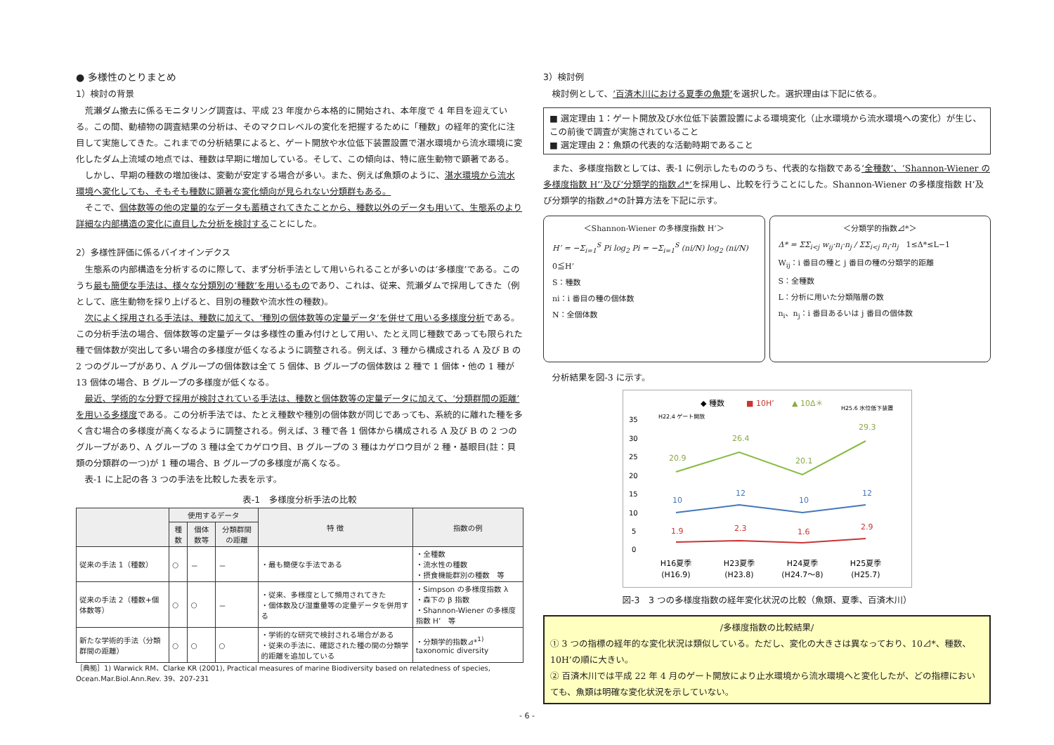● 多様性のとりまとめ
1）検討の背景
　荒瀬ダム撤去に係るモニタリング調査は、平成 23 年度から本格的に開始され、本年度で 4 年目を迎えている。この間、動植物の調査結果の分析は、そのマクロレベルの変化を把握するために「種数」の経年的変化に注目して実施してきた。これまでの分析結果によると、ゲート開放や水位低下装置設置で湛水環境から流水環境に変化したダム上流域の地点では、種数は早期に増加している。そして、この傾向は、特に底生動物で顕著である。
　しかし、早期の種数の増加後は、変動が安定する場合が多い。また、例えば魚類のように、湛水環境から流水環境へ変化しても、そもそも種数に顕著な変化傾向が見られない分類群もある。
　そこで、個体数等の他の定量的なデータも蓄積されてきたことから、種数以外のデータも用いて、生態系のより詳細な内部構造の変化に直目した分析を検討することにした。
2）多様性評価に係るバイオインデクス
　生態系の内部構造を分析するのに際して、まず分析手法として用いられることが多いのは‘多様度’である。このうち最も簡便な手法は、様々な分類別の‘種数’を用いるものであり、これは、従来、荒瀬ダムで採用してきた（例として、底生動物を採り上げると、目別の種数や流水性の種数)。
　次によく採用される手法は、種数に加えて、‘種別の個体数等の定量データ’を併せて用いる多様度分析である。この分析手法の場合、個体数等の定量データは多様性の重み付けとして用い、たとえ同じ種数であっても限られた種で個体数が突出して多い場合の多様度が低くなるように調整される。例えば、3 種から構成される A 及び B の 2 つのグループがあり、A グループの個体数は全て 5 個体、B グループの個体数は 2 種で 1 個体・他の 1 種が 13 個体の場合、B グループの多様度が低くなる。
　最近、学術的な分野で採用が検討されている手法は、種数と個体数等の定量データに加えて、‘分類群間の距離’を用いる多様度である。この分析手法では、たとえ種数や種別の個体数が同じであっても、系統的に離れた種を多く含む場合の多様度が高くなるように調整される。例えば、3 種で各 1 個体から構成される A 及び B の 2 つのグループがあり、A グループの 3 種は全てカゲロウ目、B グループの 3 種はカゲロウ目が 2 種・基眼目(註：貝類の分類群の一つ)が 1 種の場合、B グループの多様度が高くなる。
　表-1 に上記の各 3 つの手法を比較した表を示す。
表-1　多様度分析手法の比較
| | 使用するデータ | | | 特 徴 | 指数の例 |
| --- | --- | --- | --- | --- | --- |
| | 種数 | 個体数等 | 分類群間の距離 | | |
| 従来の手法 1（種数） | ○ | － | － | ・最も簡便な手法である | ・全種数 ・流水性の種数 ・摂食機能群別の種数 等 |
| 従来の手法 2（種数+個体数等） | ○ | ○ | － | ・従来、多様度として頻用されてきた ・個体数及び湿重量等の定量データを併用する | ・Simpson の多様度指数 λ ・森下の β 指数 ・Shannon-Wiener の多様度指数 H’ 等 |
| 新たな学術的手法（分類群間の距離） | ○ | ○ | ○ | ・学術的な研究で検討される場合がある ・従来の手法に、確認された種の間の分類学的距離を追加している | ・分類学的指数⊿*<sup>1)</sup> taxonomic diversity |
［典拠］1) Warwick RM、Clarke KR (2001), Practical measures of marine Biodiversity based on relatedness of species, Ocean.Mar.Biol.Ann.Rev. 39、207-231
3）検討例
　検討例として、‘百済木川における夏季の魚類’を選択した。選択理由は下記に依る。
■ 選定理由 1：ゲート開放及び水位低下装置設置による環境変化（止水環境から流水環境への変化）が生じ、この前後で調査が実施されていること
■ 選定理由 2：魚類の代表的な活動時期であること
　また、多様度指数としては、表-1 に例示したもののうち、代表的な指数である‘全種数’、‘Shannon-Wiener の多様度指数 H’’及び‘分類学的指数⊿*’を採用し、比較を行うことにした。Shannon-Wiener の多様度指数 H’及び分類学的指数⊿*の計算方法を下記に示す。
＜Shannon-Wiener の多様度指数 H’＞
H’ = −Σ<sub>i=1</sub><sup>S</sup> Pi log<sub>2</sub> Pi = −Σ<sub>i=1</sub><sup>S</sup> (ni/N) log<sub>2</sub> (ni/N)　0≦H’
S：種数
ni：i 番目の種の個体数
N：全個体数
＜分類学的指数⊿*＞
Δ* = ΣΣ<sub>i<j</sub> w<sub>ij</sub>·n<sub>i</sub>·n<sub>j</sub> / ΣΣ<sub>i<j</sub> n<sub>i</sub>·n<sub>j</sub>　1≤Δ*≤L−1
W<sub>ij</sub>：i 番目の種と j 番目の種の分類学的距離
S：全種数
L：分析に用いた分類階層の数
n<sub>i</sub>、n<sub>j</sub>：i 番目あるいは j 番目の個体数
　分析結果を図-3 に示す。
◆ 種数
■ 10H’
▲ 10Δ＊
H22.4 ゲート開放
H25.6 水位低下装置
35
30
25
20
15
10
5
0
20.9
26.4
20.1
29.3
10
12
10
12
1.9
2.3
1.6
2.9
H16夏季
(H16.9)
H23夏季
(H23.8)
H24夏季
(H24.7～8)
H25夏季
(H25.7)
図-3　3 つの多様度指数の経年変化状況の比較（魚類、夏季、百済木川）
/多様度指数の比較結果/
① 3 つの指標の経年的な変化状況は類似している。ただし、変化の大きさは異なっており、10⊿*、種数、10H’の順に大きい。
② 百済木川では平成 22 年 4 月のゲート開放により止水環境から流水環境へと変化したが、どの指標においても、魚類は明確な変化状況を示していない。
- 6 -